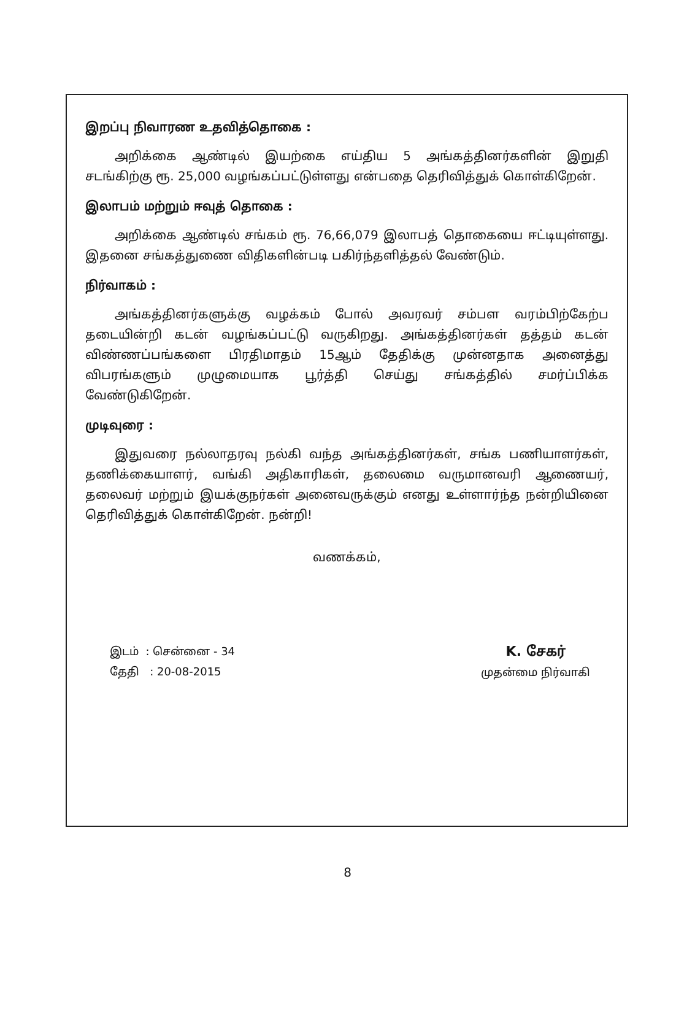இறப்பு நிவாரண உதவித்தொகை :
அறிக்கை ஆண்டில் இயற்கை எய்திய 5 அங்கத்தினர்களின் இறுதி சடங்கிற்கு ரூ. 25,000 வழங்கப்பட்டுள்ளது என்பதை தெரிவித்துக் கொள்கிறேன்.
இலாபம் மற்றும் ஈவுத் தொகை :
அறிக்கை ஆண்டில் சங்கம் ரூ. 76,66,079 இலாபத் தொகையை ஈட்டியுள்ளது. இதனை சங்கத்துணை விதிகளின்படி பகிர்ந்தளித்தல் வேண்டும்.
நிர்வாகம் :
அங்கத்தினர்களுக்கு வழக்கம் போல் அவரவர் சம்பள வரம்பிற்கேற்ப தடையின்றி கடன் வழங்கப்பட்டு வருகிறது. அங்கத்தினர்கள் தத்தம் கடன் விண்ணப்பங்களை பிரதிமாதம் 15ஆம் தேதிக்கு முன்னதாக அனைத்து விபரங்களும் முழுமையாக பூர்த்தி செய்து சங்கத்தில் சமர்ப்பிக்க வேண்டுகிறேன்.
முடிவுரை :
இதுவரை நல்லாதரவு நல்கி வந்த அங்கத்தினர்கள், சங்க பணியாளர்கள், தணிக்கையாளர், வங்கி அதிகாரிகள், தலைமை வருமானவரி ஆணையர், தலைவர் மற்றும் இயக்குநர்கள் அனைவருக்கும் எனது உள்ளார்ந்த நன்றியினை தெரிவித்துக் கொள்கிறேன். நன்றி!
வணக்கம்,
இடம் : சென்னை - 34
தேதி : 20-08-2015
K. சேகர்
முதன்மை நிர்வாகி
8